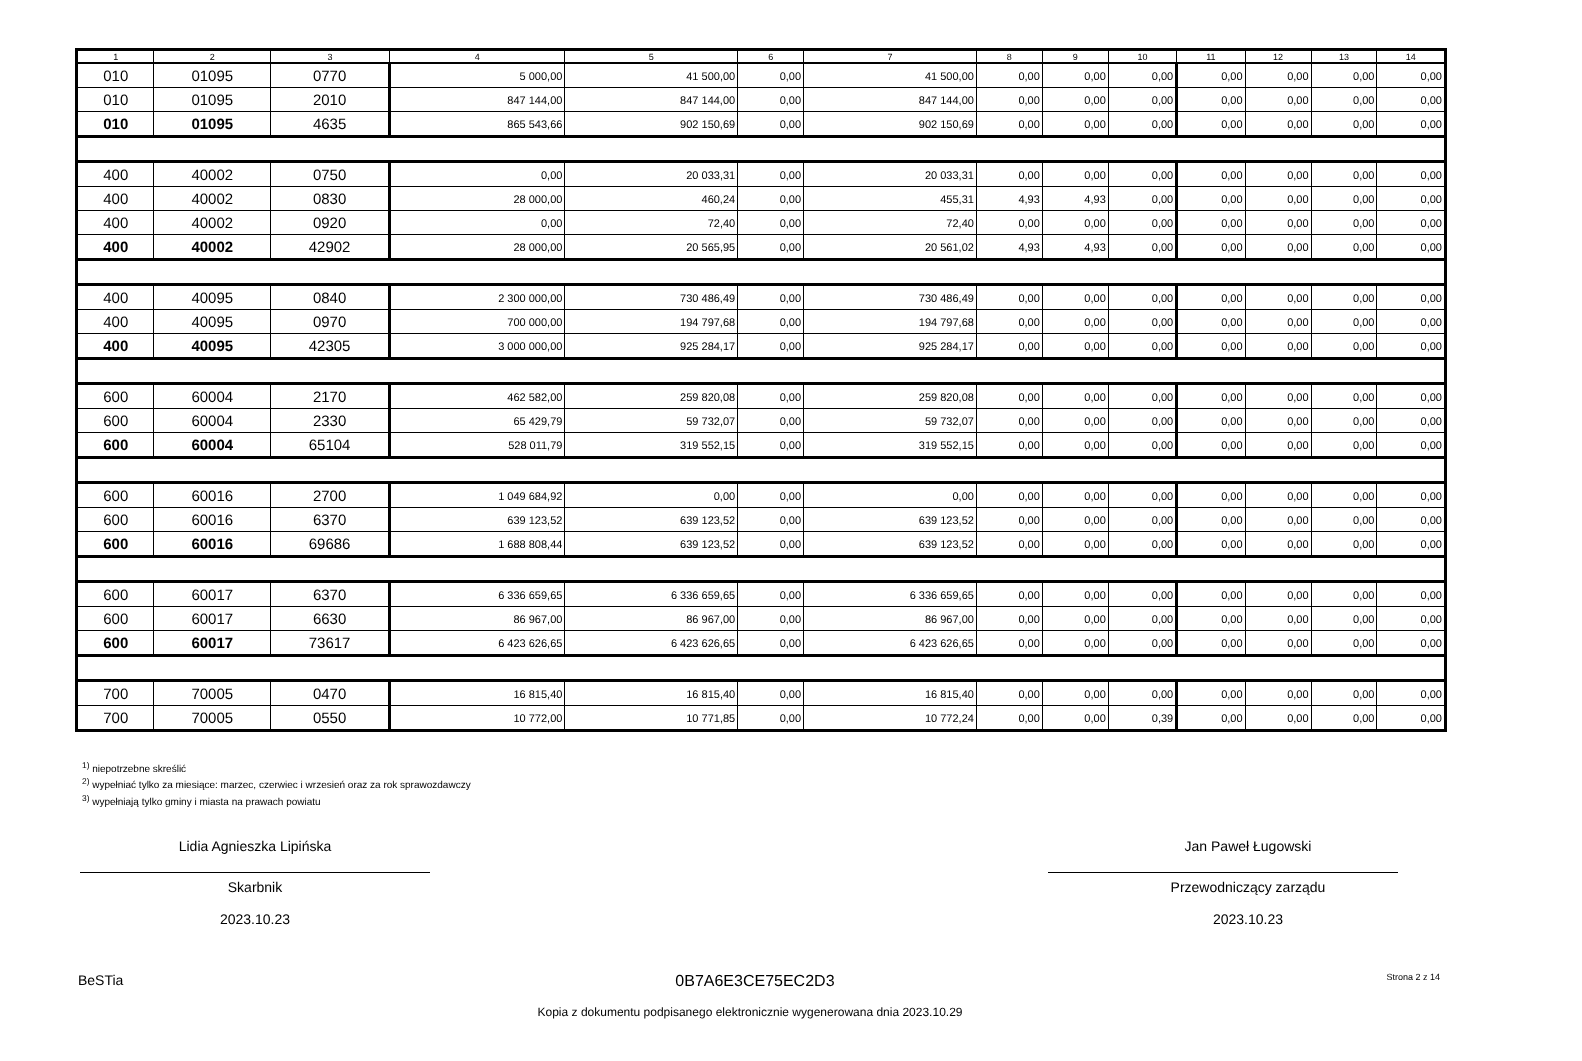| 1 | 2 | 3 | 4 | 5 | 6 | 7 | 8 | 9 | 10 | 11 | 12 | 13 | 14 |
| --- | --- | --- | --- | --- | --- | --- | --- | --- | --- | --- | --- | --- | --- |
| 010 | 01095 | 0770 | 5 000,00 | 41 500,00 | 0,00 | 41 500,00 | 0,00 | 0,00 | 0,00 | 0,00 | 0,00 | 0,00 | 0,00 |
| 010 | 01095 | 2010 | 847 144,00 | 847 144,00 | 0,00 | 847 144,00 | 0,00 | 0,00 | 0,00 | 0,00 | 0,00 | 0,00 | 0,00 |
| 010 | 01095 | 4635 | 865 543,66 | 902 150,69 | 0,00 | 902 150,69 | 0,00 | 0,00 | 0,00 | 0,00 | 0,00 | 0,00 | 0,00 |
| 400 | 40002 | 0750 | 0,00 | 20 033,31 | 0,00 | 20 033,31 | 0,00 | 0,00 | 0,00 | 0,00 | 0,00 | 0,00 | 0,00 |
| 400 | 40002 | 0830 | 28 000,00 | 460,24 | 0,00 | 455,31 | 4,93 | 4,93 | 0,00 | 0,00 | 0,00 | 0,00 | 0,00 |
| 400 | 40002 | 0920 | 0,00 | 72,40 | 0,00 | 72,40 | 0,00 | 0,00 | 0,00 | 0,00 | 0,00 | 0,00 | 0,00 |
| 400 | 40002 | 42902 | 28 000,00 | 20 565,95 | 0,00 | 20 561,02 | 4,93 | 4,93 | 0,00 | 0,00 | 0,00 | 0,00 | 0,00 |
| 400 | 40095 | 0840 | 2 300 000,00 | 730 486,49 | 0,00 | 730 486,49 | 0,00 | 0,00 | 0,00 | 0,00 | 0,00 | 0,00 | 0,00 |
| 400 | 40095 | 0970 | 700 000,00 | 194 797,68 | 0,00 | 194 797,68 | 0,00 | 0,00 | 0,00 | 0,00 | 0,00 | 0,00 | 0,00 |
| 400 | 40095 | 42305 | 3 000 000,00 | 925 284,17 | 0,00 | 925 284,17 | 0,00 | 0,00 | 0,00 | 0,00 | 0,00 | 0,00 | 0,00 |
| 600 | 60004 | 2170 | 462 582,00 | 259 820,08 | 0,00 | 259 820,08 | 0,00 | 0,00 | 0,00 | 0,00 | 0,00 | 0,00 | 0,00 |
| 600 | 60004 | 2330 | 65 429,79 | 59 732,07 | 0,00 | 59 732,07 | 0,00 | 0,00 | 0,00 | 0,00 | 0,00 | 0,00 | 0,00 |
| 600 | 60004 | 65104 | 528 011,79 | 319 552,15 | 0,00 | 319 552,15 | 0,00 | 0,00 | 0,00 | 0,00 | 0,00 | 0,00 | 0,00 |
| 600 | 60016 | 2700 | 1 049 684,92 | 0,00 | 0,00 | 0,00 | 0,00 | 0,00 | 0,00 | 0,00 | 0,00 | 0,00 | 0,00 |
| 600 | 60016 | 6370 | 639 123,52 | 639 123,52 | 0,00 | 639 123,52 | 0,00 | 0,00 | 0,00 | 0,00 | 0,00 | 0,00 | 0,00 |
| 600 | 60016 | 69686 | 1 688 808,44 | 639 123,52 | 0,00 | 639 123,52 | 0,00 | 0,00 | 0,00 | 0,00 | 0,00 | 0,00 | 0,00 |
| 600 | 60017 | 6370 | 6 336 659,65 | 6 336 659,65 | 0,00 | 6 336 659,65 | 0,00 | 0,00 | 0,00 | 0,00 | 0,00 | 0,00 | 0,00 |
| 600 | 60017 | 6630 | 86 967,00 | 86 967,00 | 0,00 | 86 967,00 | 0,00 | 0,00 | 0,00 | 0,00 | 0,00 | 0,00 | 0,00 |
| 600 | 60017 | 73617 | 6 423 626,65 | 6 423 626,65 | 0,00 | 6 423 626,65 | 0,00 | 0,00 | 0,00 | 0,00 | 0,00 | 0,00 | 0,00 |
| 700 | 70005 | 0470 | 16 815,40 | 16 815,40 | 0,00 | 16 815,40 | 0,00 | 0,00 | 0,00 | 0,00 | 0,00 | 0,00 | 0,00 |
| 700 | 70005 | 0550 | 10 772,00 | 10 771,85 | 0,00 | 10 772,24 | 0,00 | 0,00 | 0,39 | 0,00 | 0,00 | 0,00 | 0,00 |
<sup>1)</sup> niepotrzebne skreślić
<sup>2)</sup> wypełniać tylko za miesiące: marzec, czerwiec i wrzesień oraz za rok sprawozdawczy
<sup>3)</sup> wypełniają tylko gminy i miasta na prawach powiatu
Lidia Agnieszka Lipińska
Skarbnik
2023.10.23
Jan Paweł Ługowski
Przewodniczący zarządu
2023.10.23
BeSTia 0B7A6E3CE75EC2D3 Strona 2 z 14
Kopia z dokumentu podpisanego elektronicznie wygenerowana dnia 2023.10.29